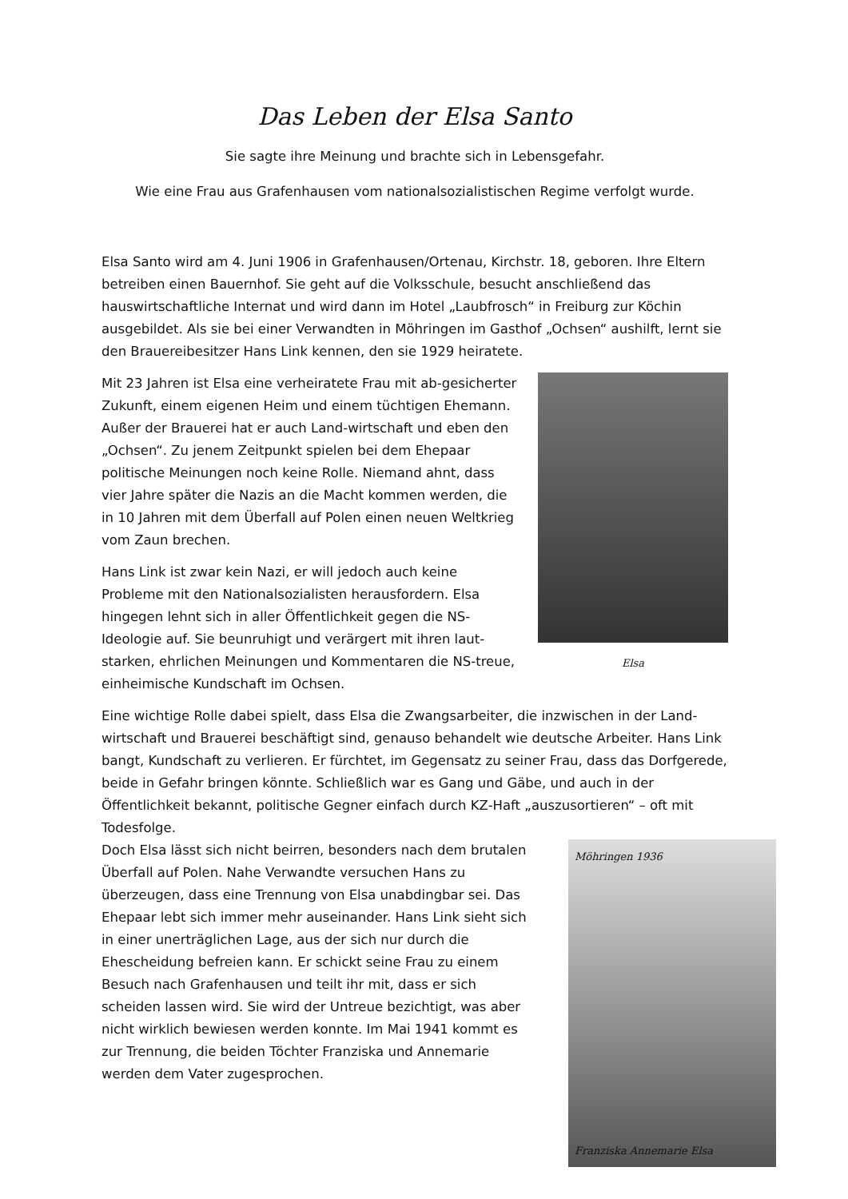Das Leben der Elsa Santo
Sie sagte ihre Meinung und brachte sich in Lebensgefahr.
Wie eine Frau aus Grafenhausen vom nationalsozialistischen Regime verfolgt wurde.
Elsa Santo wird am 4. Juni 1906 in Grafenhausen/Ortenau, Kirchstr. 18, geboren. Ihre Eltern betreiben einen Bauernhof. Sie geht auf die Volksschule, besucht anschließend das hauswirtschaftliche Internat und wird dann im Hotel „Laubfrosch“ in Freiburg zur Köchin ausgebildet. Als sie bei einer Verwandten in Möhringen im Gasthof „Ochsen“ aushilft, lernt sie den Brauereibesitzer Hans Link kennen, den sie 1929 heiratete.
Mit 23 Jahren ist Elsa eine verheiratete Frau mit ab-gesicherter Zukunft, einem eigenen Heim und einem tüchtigen Ehemann. Außer der Brauerei hat er auch Land-wirtschaft und eben den „Ochsen“. Zu jenem Zeitpunkt spielen bei dem Ehepaar politische Meinungen noch keine Rolle. Niemand ahnt, dass vier Jahre später die Nazis an die Macht kommen werden, die in 10 Jahren mit dem Überfall auf Polen einen neuen Weltkrieg vom Zaun brechen.
Hans Link ist zwar kein Nazi, er will jedoch auch keine Probleme mit den Nationalsozialisten herausfordern. Elsa hingegen lehnt sich in aller Öffentlichkeit gegen die NS-Ideologie auf. Sie beunruhigt und verärgert mit ihren laut-starken, ehrlichen Meinungen und Kommentaren die NS-treue, einheimische Kundschaft im Ochsen.
Elsa
Eine wichtige Rolle dabei spielt, dass Elsa die Zwangsarbeiter, die inzwischen in der Land-wirtschaft und Brauerei beschäftigt sind, genauso behandelt wie deutsche Arbeiter. Hans Link bangt, Kundschaft zu verlieren. Er fürchtet, im Gegensatz zu seiner Frau, dass das Dorfgerede, beide in Gefahr bringen könnte. Schließlich war es Gang und Gäbe, und auch in der Öffentlichkeit bekannt, politische Gegner einfach durch KZ-Haft „auszusortieren“ – oft mit Todesfolge.
Doch Elsa lässt sich nicht beirren, besonders nach dem brutalen Überfall auf Polen. Nahe Verwandte versuchen Hans zu überzeugen, dass eine Trennung von Elsa unabdingbar sei. Das Ehepaar lebt sich immer mehr auseinander. Hans Link sieht sich in einer unerträglichen Lage, aus der sich nur durch die Ehescheidung befreien kann. Er schickt seine Frau zu einem Besuch nach Grafenhausen und teilt ihr mit, dass er sich scheiden lassen wird. Sie wird der Untreue bezichtigt, was aber nicht wirklich bewiesen werden konnte. Im Mai 1941 kommt es zur Trennung, die beiden Töchter Franziska und Annemarie werden dem Vater zugesprochen.
Möhringen 1936
Franziska Annemarie Elsa